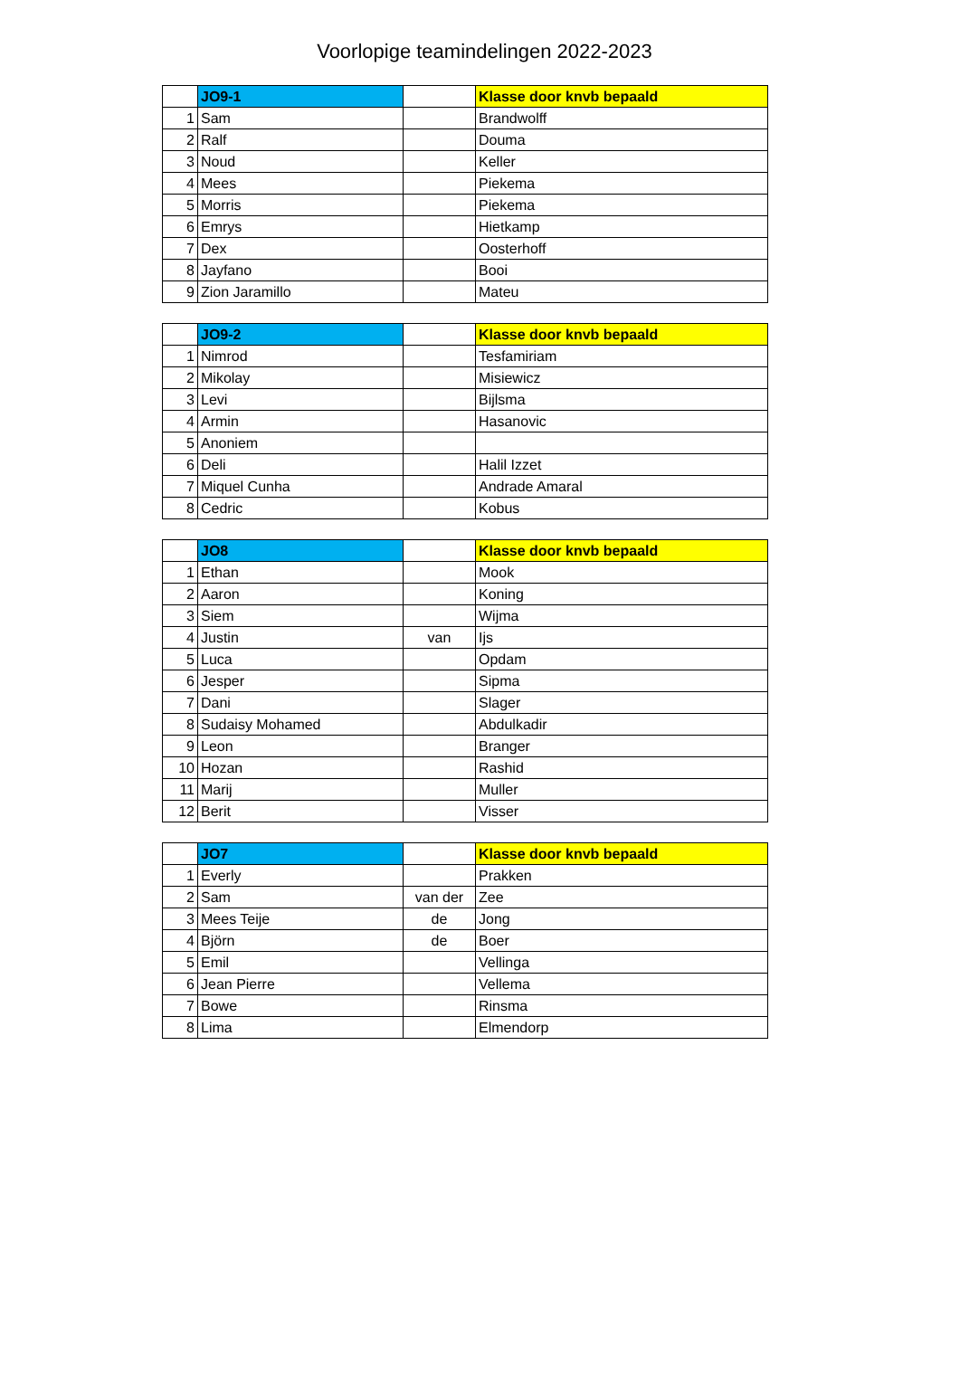Voorlopige teamindelingen 2022-2023
| | JO9-1 | | Klasse door knvb bepaald |
| --- | --- | --- | --- |
| 1 | Sam | | Brandwolff |
| 2 | Ralf | | Douma |
| 3 | Noud | | Keller |
| 4 | Mees | | Piekema |
| 5 | Morris | | Piekema |
| 6 | Emrys | | Hietkamp |
| 7 | Dex | | Oosterhoff |
| 8 | Jayfano | | Booi |
| 9 | Zion Jaramillo | | Mateu |
| | JO9-2 | | Klasse door knvb bepaald |
| --- | --- | --- | --- |
| 1 | Nimrod | | Tesfamiriam |
| 2 | Mikolay | | Misiewicz |
| 3 | Levi | | Bijlsma |
| 4 | Armin | | Hasanovic |
| 5 | Anoniem | | |
| 6 | Deli | | Halil Izzet |
| 7 | Miquel Cunha | | Andrade Amaral |
| 8 | Cedric | | Kobus |
| | JO8 | | Klasse door knvb bepaald |
| --- | --- | --- | --- |
| 1 | Ethan | | Mook |
| 2 | Aaron | | Koning |
| 3 | Siem | | Wijma |
| 4 | Justin | van | Ijs |
| 5 | Luca | | Opdam |
| 6 | Jesper | | Sipma |
| 7 | Dani | | Slager |
| 8 | Sudaisy Mohamed | | Abdulkadir |
| 9 | Leon | | Branger |
| 10 | Hozan | | Rashid |
| 11 | Marij | | Muller |
| 12 | Berit | | Visser |
| | JO7 | | Klasse door knvb bepaald |
| --- | --- | --- | --- |
| 1 | Everly | | Prakken |
| 2 | Sam | van der | Zee |
| 3 | Mees Teije | de | Jong |
| 4 | Björn | de | Boer |
| 5 | Emil | | Vellinga |
| 6 | Jean Pierre | | Vellema |
| 7 | Bowe | | Rinsma |
| 8 | Lima | | Elmendorp |